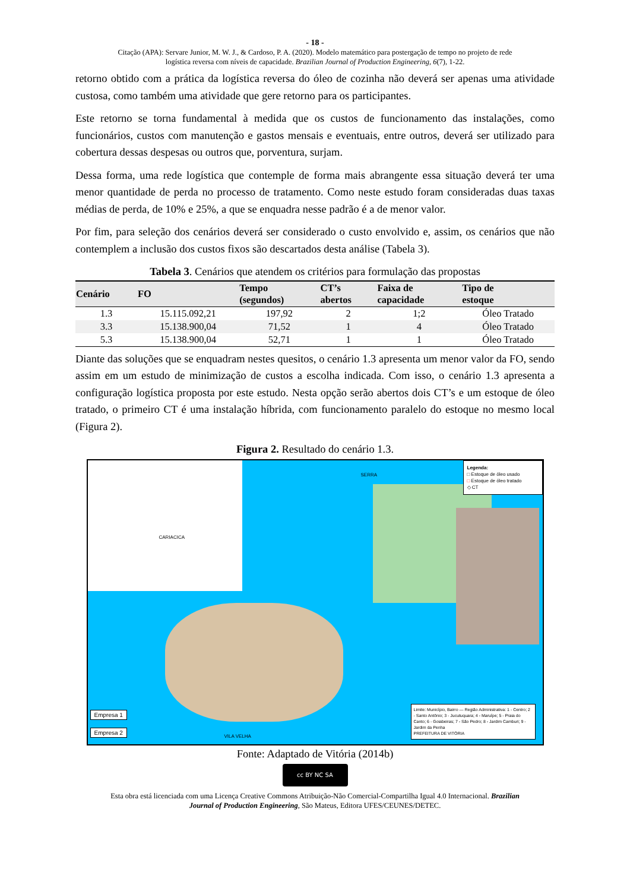- 18 -
Citação (APA): Servare Junior, M. W. J., & Cardoso, P. A. (2020). Modelo matemático para postergação de tempo no projeto de rede
logística reversa com níveis de capacidade. Brazilian Journal of Production Engineering, 6(7), 1-22.
retorno obtido com a prática da logística reversa do óleo de cozinha não deverá ser apenas uma atividade custosa, como também uma atividade que gere retorno para os participantes.
Este retorno se torna fundamental à medida que os custos de funcionamento das instalações, como funcionários, custos com manutenção e gastos mensais e eventuais, entre outros, deverá ser utilizado para cobertura dessas despesas ou outros que, porventura, surjam.
Dessa forma, uma rede logística que contemple de forma mais abrangente essa situação deverá ter uma menor quantidade de perda no processo de tratamento. Como neste estudo foram consideradas duas taxas médias de perda, de 10% e 25%, a que se enquadra nesse padrão é a de menor valor.
Por fim, para seleção dos cenários deverá ser considerado o custo envolvido e, assim, os cenários que não contemplem a inclusão dos custos fixos são descartados desta análise (Tabela 3).
Tabela 3. Cenários que atendem os critérios para formulação das propostas
| Cenário | FO | Tempo (segundos) | CT’s abertos | Faixa de capacidade | Tipo de estoque |
| --- | --- | --- | --- | --- | --- |
| 1.3 | 15.115.092,21 | 197,92 | 2 | 1;2 | Óleo Tratado |
| 3.3 | 15.138.900,04 | 71,52 | 1 | 4 | Óleo Tratado |
| 5.3 | 15.138.900,04 | 52,71 | 1 | 1 | Óleo Tratado |
Diante das soluções que se enquadram nestes quesitos, o cenário 1.3 apresenta um menor valor da FO, sendo assim em um estudo de minimização de custos a escolha indicada. Com isso, o cenário 1.3 apresenta a configuração logística proposta por este estudo. Nesta opção serão abertos dois CT’s e um estoque de óleo tratado, o primeiro CT é uma instalação híbrida, com funcionamento paralelo do estoque no mesmo local (Figura 2).
Figura 2. Resultado do cenário 1.3.
Empresa 1
Empresa 2
SERRA
CARIACICA
VILA VELHA
Legenda:
□ Estoque de óleo usado
□ Estoque de óleo tratado
◇ CT
Limite: Município, Bairro — Região Administrativa: 1 - Centro; 2 - Santo Antônio; 3 - Jucutuquara; 4 - Maruípe; 5 - Praia do Canto; 6 - Goiabeiras; 7 - São Pedro; 8 - Jardim Camburi; 9 - Jardim da Penha
PREFEITURA DE VITÓRIA
Fonte: Adaptado de Vitória (2014b)
cc BY NC SA
Esta obra está licenciada com uma Licença Creative Commons Atribuição-Não Comercial-Compartilha Igual 4.0 Internacional. Brazilian
Journal of Production Engineering, São Mateus, Editora UFES/CEUNES/DETEC.